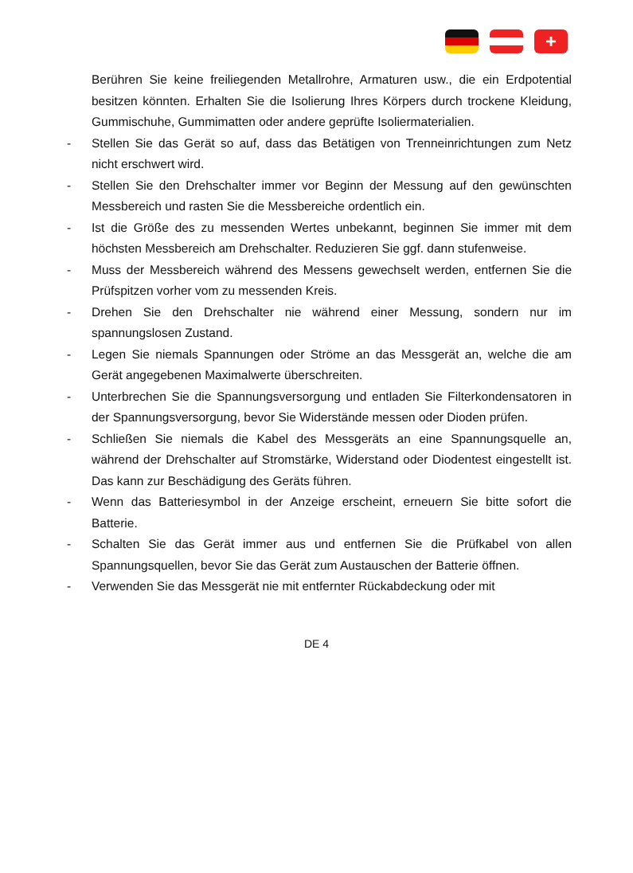+
Berühren Sie keine freiliegenden Metallrohre, Armaturen usw., die ein Erdpotential besitzen könnten. Erhalten Sie die Isolierung Ihres Körpers durch trockene Kleidung, Gummischuhe, Gummimatten oder andere geprüfte Isoliermaterialien.
- Stellen Sie das Gerät so auf, dass das Betätigen von Trenneinrichtungen zum Netz nicht erschwert wird.
- Stellen Sie den Drehschalter immer vor Beginn der Messung auf den gewünschten Messbereich und rasten Sie die Messbereiche ordentlich ein.
- Ist die Größe des zu messenden Wertes unbekannt, beginnen Sie immer mit dem höchsten Messbereich am Drehschalter. Reduzieren Sie ggf. dann stufenweise.
- Muss der Messbereich während des Messens gewechselt werden, entfernen Sie die Prüfspitzen vorher vom zu messenden Kreis.
- Drehen Sie den Drehschalter nie während einer Messung, sondern nur im spannungslosen Zustand.
- Legen Sie niemals Spannungen oder Ströme an das Messgerät an, welche die am Gerät angegebenen Maximalwerte überschreiten.
- Unterbrechen Sie die Spannungsversorgung und entladen Sie Filterkondensatoren in der Spannungsversorgung, bevor Sie Widerstände messen oder Dioden prüfen.
- Schließen Sie niemals die Kabel des Messgeräts an eine Spannungsquelle an, während der Drehschalter auf Stromstärke, Widerstand oder Diodentest eingestellt ist. Das kann zur Beschädigung des Geräts führen.
- Wenn das Batteriesymbol in der Anzeige erscheint, erneuern Sie bitte sofort die Batterie.
- Schalten Sie das Gerät immer aus und entfernen Sie die Prüfkabel von allen Spannungsquellen, bevor Sie das Gerät zum Austauschen der Batterie öffnen.
- Verwenden Sie das Messgerät nie mit entfernter Rückabdeckung oder mit
DE 4